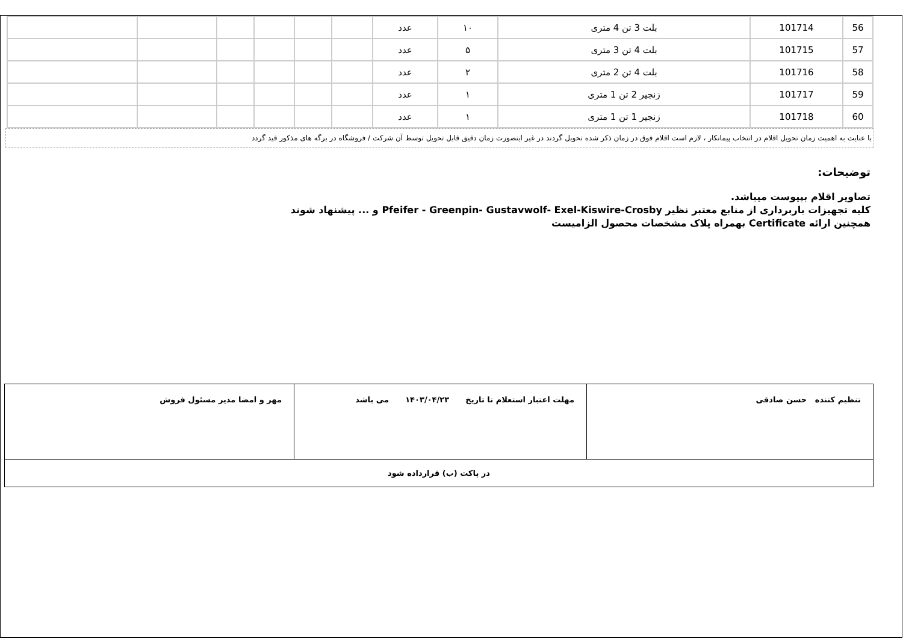| 56 | 101714 | بلت 3 تن 4 متری | ۱۰ | عدد | | | | | | |
| 57 | 101715 | بلت 4 تن 3 متری | ۵ | عدد | | | | | | |
| 58 | 101716 | بلت 4 تن 2 متری | ۲ | عدد | | | | | | |
| 59 | 101717 | زنجیر 2 تن 1 متری | ۱ | عدد | | | | | | |
| 60 | 101718 | زنجیر 1 تن 1 متری | ۱ | عدد | | | | | | |
با عنایت به اهمیت زمان تحویل اقلام در انتخاب پیمانکار ، لازم است اقلام فوق در زمان ذکر شده تحویل گردند در غیر اینصورت زمان دقیق قابل تحویل توسط آن شرکت / فروشگاه در برگه های مذکور قید گردد
توضیحات:
تصاویر اقلام بپیوست میباشد.
کلیه تجهیزات باربرداری از منابع معتبر نظیر Pfeifer - Greenpin- Gustavwolf- Exel-Kiswire-Crosby و ... پیشنهاد شوند
همچنین ارائه Certificate بهمراه پلاک مشخصات محصول الزامیست
| تنظیم کننده حسن صادقی | مهلت اعتبار استعلام تا تاریخ ۱۴۰۳/۰۴/۲۳ می باشد | مهر و امضا مدیر مسئول فروش |
| در پاکت (ب) قرارداده شود | | |